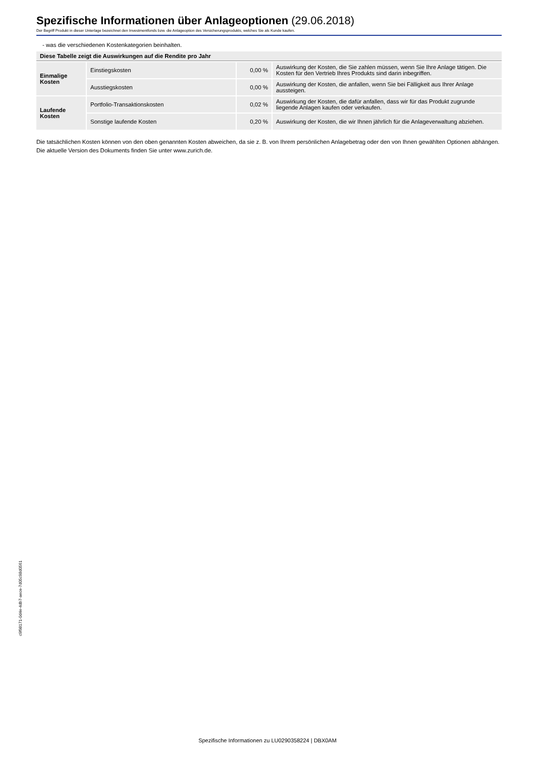Spezifische Informationen über Anlageoptionen (29.06.2018)
Der Begriff Produkt in dieser Unterlage bezeichnet den Investmentfonds bzw. die Anlageoption des Versicherungsprodukts, welches Sie als Kunde kaufen.
- was die verschiedenen Kostenkategorien beinhalten.
| Diese Tabelle zeigt die Auswirkungen auf die Rendite pro Jahr | | | |
| Einmalige Kosten | Einstiegskosten | 0,00 % | Auswirkung der Kosten, die Sie zahlen müssen, wenn Sie Ihre Anlage tätigen. Die Kosten für den Vertrieb Ihres Produkts sind darin inbegriffen. |
| | Ausstiegskosten | 0,00 % | Auswirkung der Kosten, die anfallen, wenn Sie bei Fälligkeit aus Ihrer Anlage aussteigen. |
| Laufende Kosten | Portfolio-Transaktionskosten | 0,02 % | Auswirkung der Kosten, die dafür anfallen, dass wir für das Produkt zugrunde liegende Anlagen kaufen oder verkaufen. |
| | Sonstige laufende Kosten | 0,20 % | Auswirkung der Kosten, die wir Ihnen jährlich für die Anlageverwaltung abziehen. |
Die tatsächlichen Kosten können von den oben genannten Kosten abweichen, da sie z. B. von Ihrem persönlichen Anlagebetrag oder den von Ihnen gewählten Optionen abhängen.
Die aktuelle Version des Dokuments finden Sie unter www.zurich.de.
c9f98171-0d4e-4db7-aece-7d05c98d0561
Spezifische Informationen zu LU0290358224 | DBX0AM